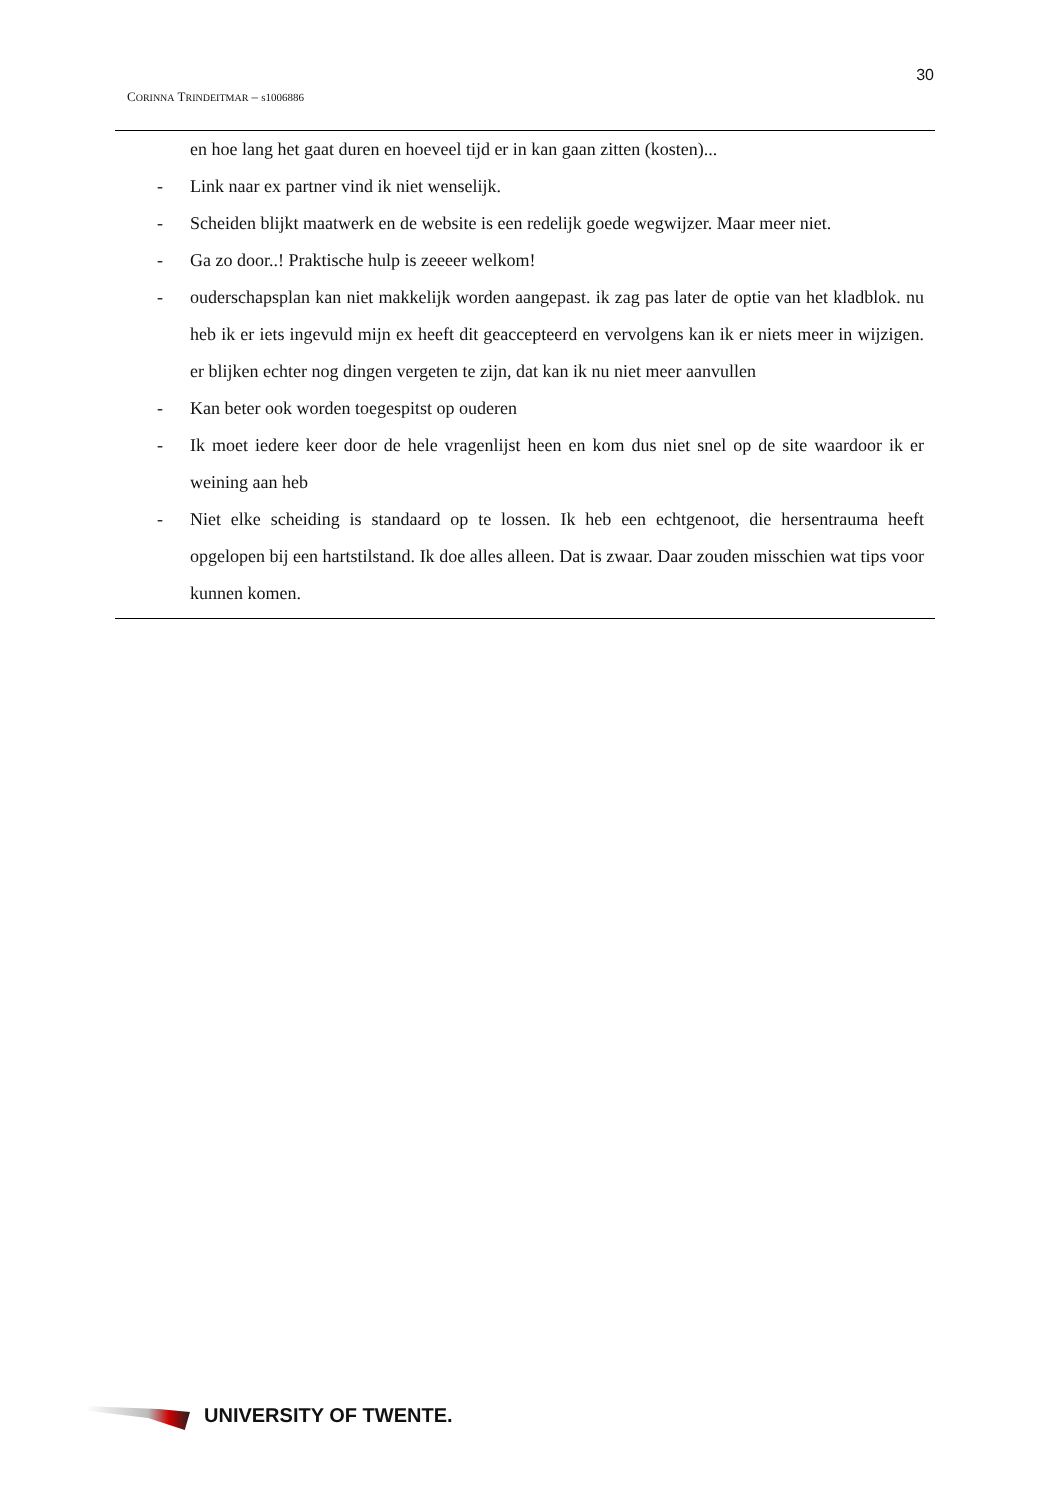30
CORINNA TRINDEITMAR – s1006886
en hoe lang het gaat duren en hoeveel tijd er in kan gaan zitten (kosten)...
- Link naar ex partner vind ik niet wenselijk.
- Scheiden blijkt maatwerk en de website is een redelijk goede wegwijzer. Maar meer niet.
- Ga zo door..! Praktische hulp is zeeeer welkom!
- ouderschapsplan kan niet makkelijk worden aangepast. ik zag pas later de optie van het kladblok. nu heb ik er iets ingevuld mijn ex heeft dit geaccepteerd en vervolgens kan ik er niets meer in wijzigen. er blijken echter nog dingen vergeten te zijn, dat kan ik nu niet meer aanvullen
- Kan beter ook worden toegespitst op ouderen
- Ik moet iedere keer door de hele vragenlijst heen en kom dus niet snel op de site waardoor ik er weining aan heb
- Niet elke scheiding is standaard op te lossen. Ik heb een echtgenoot, die hersentrauma heeft opgelopen bij een hartstilstand. Ik doe alles alleen. Dat is zwaar. Daar zouden misschien wat tips voor kunnen komen.
UNIVERSITY OF TWENTE.